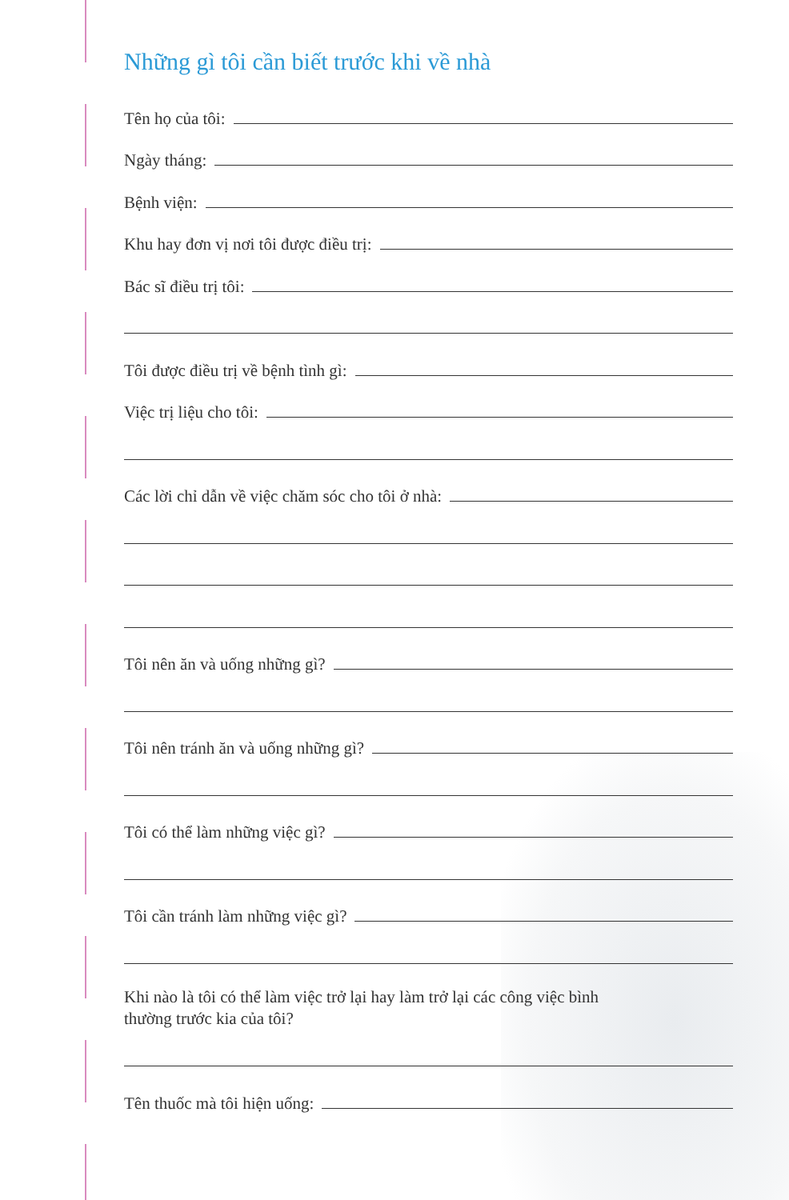Những gì tôi cần biết trước khi về nhà
Tên họ của tôi:
Ngày tháng:
Bệnh viện:
Khu hay đơn vị nơi tôi được điều trị:
Bác sĩ điều trị tôi:
Tôi được điều trị về bệnh tình gì:
Việc trị liệu cho tôi:
Các lời chỉ dẫn về việc chăm sóc cho tôi ở nhà:
Tôi nên ăn và uống những gì?
Tôi nên tránh ăn và uống những gì?
Tôi có thể làm những việc gì?
Tôi cần tránh làm những việc gì?
Khi nào là tôi có thể làm việc trở lại hay làm trở lại các công việc bình
thường trước kia của tôi?
Tên thuốc mà tôi hiện uống: